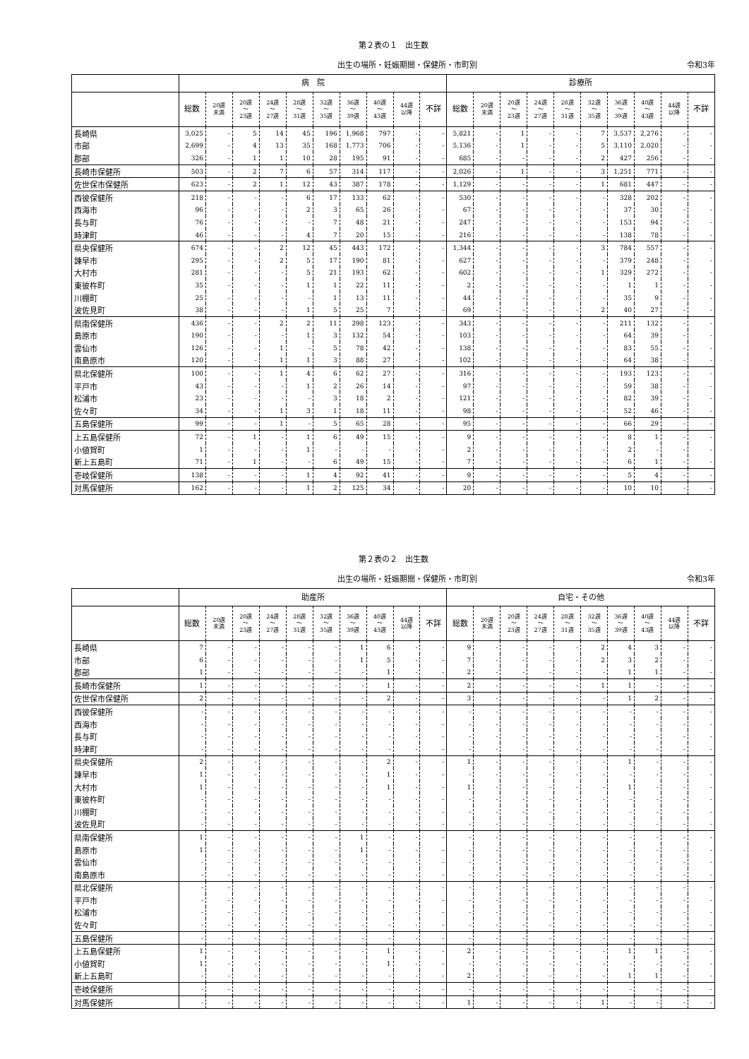第２表の１　出生数
出生の場所・妊娠期間・保健所・市町別 令和3年
| | 病 院 | | | | | | | | | | 診療所 | | | | | | | | | |
| --- | --- | --- | --- | --- | --- | --- | --- | --- | --- | --- | --- | --- | --- | --- | --- | --- | --- | --- | --- | --- |
| | 総数 | 20週 未満 | 20週 ～ 23週 | 24週 ～ 27週 | 28週 ～ 31週 | 32週 ～ 35週 | 36週 ～ 39週 | 40週 ～ 43週 | 44週 以降 | 不詳 | 総数 | 20週 未満 | 20週 ～ 23週 | 24週 ～ 27週 | 28週 ～ 31週 | 32週 ～ 35週 | 36週 ～ 39週 | 40週 ～ 43週 | 44週 以降 | 不詳 |
| 長崎県 | 3,025 | - | 5 | 14 | 45 | 196 | 1,968 | 797 | - | - | 5,821 | - | 1 | - | - | 7 | 3,537 | 2,276 | - | - |
| 市部 | 2,699 | - | 4 | 13 | 35 | 168 | 1,773 | 706 | - | - | 5,136 | - | 1 | - | - | 5 | 3,110 | 2,020 | - | - |
| 郡部 | 326 | - | 1 | 1 | 10 | 28 | 195 | 91 | - | - | 685 | - | - | - | - | 2 | 427 | 256 | - | - |
| 長崎市保健所 | 503 | - | 2 | 7 | 6 | 57 | 314 | 117 | - | - | 2,026 | - | 1 | - | - | 3 | 1,251 | 771 | - | - |
| 佐世保市保健所 | 623 | - | 2 | 1 | 12 | 43 | 387 | 178 | - | - | 1,129 | - | - | - | - | 1 | 681 | 447 | - | - |
| 西彼保健所 | 218 | - | - | - | 6 | 17 | 133 | 62 | - | - | 530 | - | - | - | - | - | 328 | 202 | - | - |
| 西海市 | 96 | - | - | - | 2 | 3 | 65 | 26 | - | - | 67 | - | - | - | - | - | 37 | 30 | - | - |
| 長与町 | 76 | - | - | - | - | 7 | 48 | 21 | - | - | 247 | - | - | - | - | - | 153 | 94 | - | - |
| 時津町 | 46 | - | - | - | 4 | 7 | 20 | 15 | - | - | 216 | - | - | - | - | - | 138 | 78 | - | - |
| 県央保健所 | 674 | - | - | 2 | 12 | 45 | 443 | 172 | - | - | 1,344 | - | - | - | - | 3 | 784 | 557 | - | - |
| 諫早市 | 295 | - | - | 2 | 5 | 17 | 190 | 81 | - | - | 627 | - | - | - | - | - | 379 | 248 | - | - |
| 大村市 | 281 | - | - | - | 5 | 21 | 193 | 62 | - | - | 602 | - | - | - | - | 1 | 329 | 272 | - | - |
| 東彼杵町 | 35 | - | - | - | 1 | 1 | 22 | 11 | - | - | 2 | - | - | - | - | - | 1 | 1 | - | - |
| 川棚町 | 25 | - | - | - | - | 1 | 13 | 11 | - | - | 44 | - | - | - | - | - | 35 | 9 | - | - |
| 波佐見町 | 38 | - | - | - | 1 | 5 | 25 | 7 | - | - | 69 | - | - | - | - | 2 | 40 | 27 | - | - |
| 県南保健所 | 436 | - | - | 2 | 2 | 11 | 298 | 123 | - | - | 343 | - | - | - | - | - | 211 | 132 | - | - |
| 島原市 | 190 | - | - | - | 1 | 3 | 132 | 54 | - | - | 103 | - | - | - | - | - | 64 | 39 | - | - |
| 雲仙市 | 126 | - | - | 1 | - | 5 | 78 | 42 | - | - | 138 | - | - | - | - | - | 83 | 55 | - | - |
| 南島原市 | 120 | - | - | 1 | 1 | 3 | 88 | 27 | - | - | 102 | - | - | - | - | - | 64 | 38 | - | - |
| 県北保健所 | 100 | - | - | 1 | 4 | 6 | 62 | 27 | - | - | 316 | - | - | - | - | - | 193 | 123 | - | - |
| 平戸市 | 43 | - | - | - | 1 | 2 | 26 | 14 | - | - | 97 | - | - | - | - | - | 59 | 38 | - | - |
| 松浦市 | 23 | - | - | - | - | 3 | 18 | 2 | - | - | 121 | - | - | - | - | - | 82 | 39 | - | - |
| 佐々町 | 34 | - | - | 1 | 3 | 1 | 18 | 11 | - | - | 98 | - | - | - | - | - | 52 | 46 | - | - |
| 五島保健所 | 99 | - | - | 1 | - | 5 | 65 | 28 | - | - | 95 | - | - | - | - | - | 66 | 29 | - | - |
| 上五島保健所 | 72 | - | 1 | - | 1 | 6 | 49 | 15 | - | - | 9 | - | - | - | - | - | 8 | 1 | - | - |
| 小値賀町 | 1 | - | - | - | 1 | - | - | - | - | - | 2 | - | - | - | - | - | 2 | - | - | - |
| 新上五島町 | 71 | - | 1 | - | - | 6 | 49 | 15 | - | - | 7 | - | - | - | - | - | 6 | 1 | - | - |
| 壱岐保健所 | 138 | - | - | - | 1 | 4 | 92 | 41 | - | - | 9 | - | - | - | - | - | 5 | 4 | - | - |
| 対馬保健所 | 162 | - | - | - | 1 | 2 | 125 | 34 | - | - | 20 | - | - | - | - | - | 10 | 10 | - | - |
第２表の２　出生数
出生の場所・妊娠期間・保健所・市町別 令和3年
| | 助産所 | | | | | | | | | | 自宅・その他 | | | | | | | | | |
| --- | --- | --- | --- | --- | --- | --- | --- | --- | --- | --- | --- | --- | --- | --- | --- | --- | --- | --- | --- | --- |
| | 総数 | 20週 未満 | 20週 ～ 23週 | 24週 ～ 27週 | 28週 ～ 31週 | 32週 ～ 35週 | 36週 ～ 39週 | 40週 ～ 43週 | 44週 以降 | 不詳 | 総数 | 20週 未満 | 20週 ～ 23週 | 24週 ～ 27週 | 28週 ～ 31週 | 32週 ～ 35週 | 36週 ～ 39週 | 40週 ～ 43週 | 44週 以降 | 不詳 |
| 長崎県 | 7 | - | - | - | - | - | 1 | 6 | - | - | 9 | - | - | - | - | 2 | 4 | 3 | - | - |
| 市部 | 6 | - | - | - | - | - | 1 | 5 | - | - | 7 | - | - | - | - | 2 | 3 | 2 | - | - |
| 郡部 | 1 | - | - | - | - | - | - | 1 | - | - | 2 | - | - | - | - | - | 1 | 1 | - | - |
| 長崎市保健所 | 1 | - | - | - | - | - | - | 1 | - | - | 2 | - | - | - | - | 1 | 1 | - | - | - |
| 佐世保市保健所 | 2 | - | - | - | - | - | - | 2 | - | - | 3 | - | - | - | - | - | 1 | 2 | - | - |
| 西彼保健所 | - | - | - | - | - | - | - | - | - | - | - | - | - | - | - | - | - | - | - | - |
| 西海市 | - | - | - | - | - | - | - | - | - | - | - | - | - | - | - | - | - | - | - | - |
| 長与町 | - | - | - | - | - | - | - | - | - | - | - | - | - | - | - | - | - | - | - | - |
| 時津町 | - | - | - | - | - | - | - | - | - | - | - | - | - | - | - | - | - | - | - | - |
| 県央保健所 | 2 | - | - | - | - | - | - | 2 | - | - | 1 | - | - | - | - | - | 1 | - | - | - |
| 諫早市 | 1 | - | - | - | - | - | - | 1 | - | - | - | - | - | - | - | - | - | - | - | - |
| 大村市 | 1 | - | - | - | - | - | - | 1 | - | - | 1 | - | - | - | - | - | 1 | - | - | - |
| 東彼杵町 | - | - | - | - | - | - | - | - | - | - | - | - | - | - | - | - | - | - | - | - |
| 川棚町 | - | - | - | - | - | - | - | - | - | - | - | - | - | - | - | - | - | - | - | - |
| 波佐見町 | - | - | - | - | - | - | - | - | - | - | - | - | - | - | - | - | - | - | - | - |
| 県南保健所 | 1 | - | - | - | - | - | 1 | - | - | - | - | - | - | - | - | - | - | - | - | - |
| 島原市 | 1 | - | - | - | - | - | 1 | - | - | - | - | - | - | - | - | - | - | - | - | - |
| 雲仙市 | - | - | - | - | - | - | - | - | - | - | - | - | - | - | - | - | - | - | - | - |
| 南島原市 | - | - | - | - | - | - | - | - | - | - | - | - | - | - | - | - | - | - | - | - |
| 県北保健所 | - | - | - | - | - | - | - | - | - | - | - | - | - | - | - | - | - | - | - | - |
| 平戸市 | - | - | - | - | - | - | - | - | - | - | - | - | - | - | - | - | - | - | - | - |
| 松浦市 | - | - | - | - | - | - | - | - | - | - | - | - | - | - | - | - | - | - | - | - |
| 佐々町 | - | - | - | - | - | - | - | - | - | - | - | - | - | - | - | - | - | - | - | - |
| 五島保健所 | - | - | - | - | - | - | - | - | - | - | - | - | - | - | - | - | - | - | - | - |
| 上五島保健所 | 1 | - | - | - | - | - | - | 1 | - | - | 2 | - | - | - | - | - | 1 | 1 | - | - |
| 小値賀町 | 1 | - | - | - | - | - | - | 1 | - | - | - | - | - | - | - | - | - | - | - | - |
| 新上五島町 | - | - | - | - | - | - | - | - | - | - | 2 | - | - | - | - | - | 1 | 1 | - | - |
| 壱岐保健所 | - | - | - | - | - | - | - | - | - | - | - | - | - | - | - | - | - | - | - | - |
| 対馬保健所 | - | - | - | - | - | - | - | - | - | - | 1 | - | - | - | - | 1 | - | - | - | - |